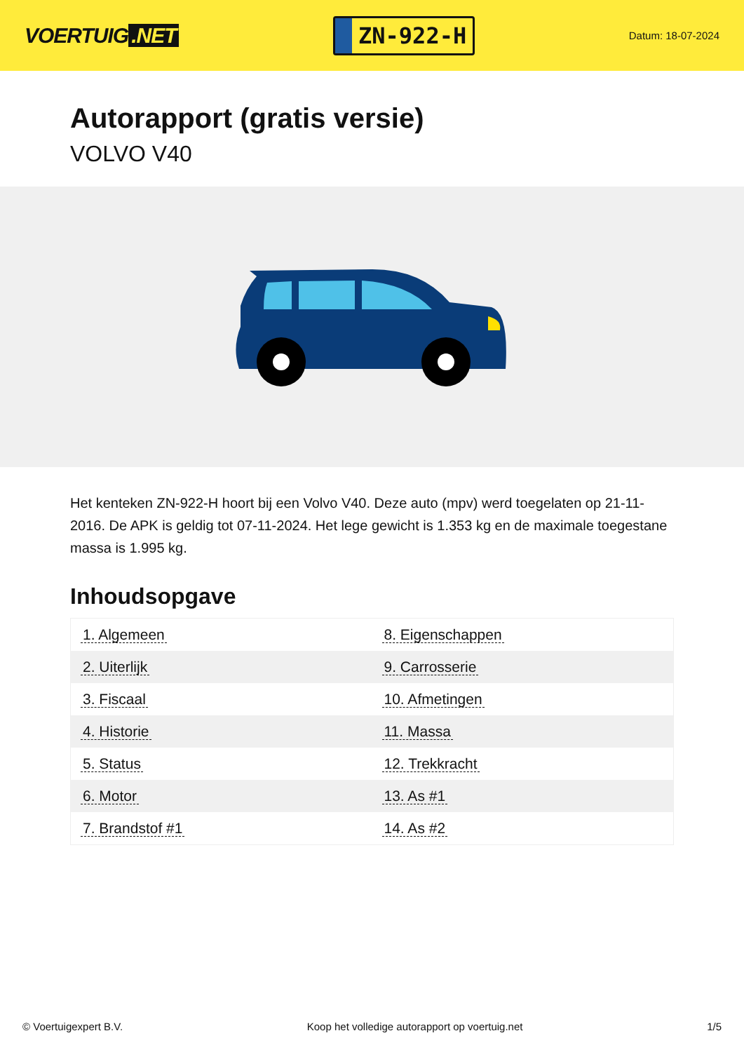VOERTUIG.NET
ZN-922-H
Datum: 18-07-2024
Autorapport (gratis versie)
VOLVO V40
Het kenteken ZN-922-H hoort bij een Volvo V40. Deze auto (mpv) werd toegelaten op 21-11-2016. De APK is geldig tot 07-11-2024. Het lege gewicht is 1.353 kg en de maximale toegestane massa is 1.995 kg.
Inhoudsopgave
| 1. Algemeen | 8. Eigenschappen |
| 2. Uiterlijk | 9. Carrosserie |
| 3. Fiscaal | 10. Afmetingen |
| 4. Historie | 11. Massa |
| 5. Status | 12. Trekkracht |
| 6. Motor | 13. As #1 |
| 7. Brandstof #1 | 14. As #2 |
© Voertuigexpert B.V. Koop het volledige autorapport op voertuig.net 1/5